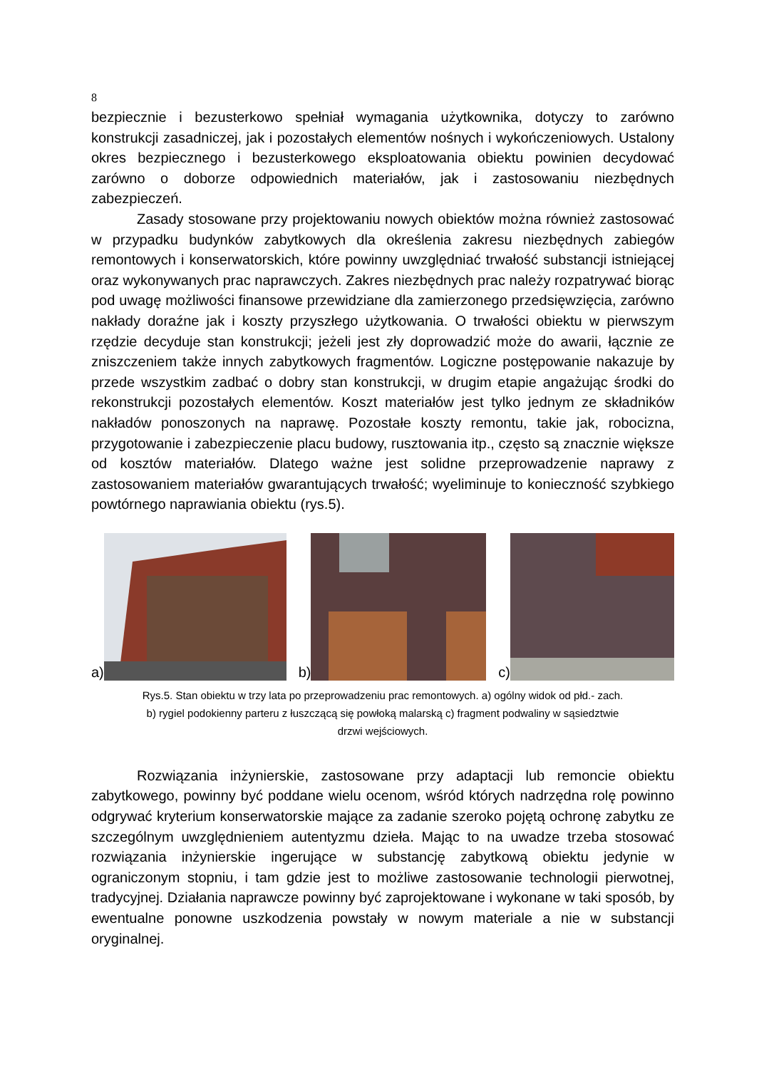8
bezpiecznie i bezusterkowo spełniał wymagania użytkownika, dotyczy to zarówno konstrukcji zasadniczej, jak i pozostałych elementów nośnych i wykończeniowych. Ustalony okres bezpiecznego i bezusterkowego eksploatowania obiektu powinien decydować zarówno o doborze odpowiednich materiałów, jak i zastosowaniu niezbędnych zabezpieczeń.
Zasady stosowane przy projektowaniu nowych obiektów można również zastosować w przypadku budynków zabytkowych dla określenia zakresu niezbędnych zabiegów remontowych i konserwatorskich, które powinny uwzględniać trwałość substancji istniejącej oraz wykonywanych prac naprawczych. Zakres niezbędnych prac należy rozpatrywać biorąc pod uwagę możliwości finansowe przewidziane dla zamierzonego przedsięwzięcia, zarówno nakłady doraźne jak i koszty przyszłego użytkowania. O trwałości obiektu w pierwszym rzędzie decyduje stan konstrukcji; jeżeli jest zły doprowadzić może do awarii, łącznie ze zniszczeniem także innych zabytkowych fragmentów. Logiczne postępowanie nakazuje by przede wszystkim zadbać o dobry stan konstrukcji, w drugim etapie angażując środki do rekonstrukcji pozostałych elementów. Koszt materiałów jest tylko jednym ze składników nakładów ponoszonych na naprawę. Pozostałe koszty remontu, takie jak, robocizna, przygotowanie i zabezpieczenie placu budowy, rusztowania itp., często są znacznie większe od kosztów materiałów. Dlatego ważne jest solidne przeprowadzenie naprawy z zastosowaniem materiałów gwarantujących trwałość; wyeliminuje to konieczność szybkiego powtórnego naprawiania obiektu (rys.5).
a)
b)
c)
Rys.5. Stan obiektu w trzy lata po przeprowadzeniu prac remontowych. a) ogólny widok od płd.- zach.
b) rygiel podokienny parteru z łuszczącą się powłoką malarską c) fragment podwaliny w sąsiedztwie
drzwi wejściowych.
Rozwiązania inżynierskie, zastosowane przy adaptacji lub remoncie obiektu zabytkowego, powinny być poddane wielu ocenom, wśród których nadrzędna rolę powinno odgrywać kryterium konserwatorskie mające za zadanie szeroko pojętą ochronę zabytku ze szczególnym uwzględnieniem autentyzmu dzieła. Mając to na uwadze trzeba stosować rozwiązania inżynierskie ingerujące w substancję zabytkową obiektu jedynie w ograniczonym stopniu, i tam gdzie jest to możliwe zastosowanie technologii pierwotnej, tradycyjnej. Działania naprawcze powinny być zaprojektowane i wykonane w taki sposób, by ewentualne ponowne uszkodzenia powstały w nowym materiale a nie w substancji oryginalnej.